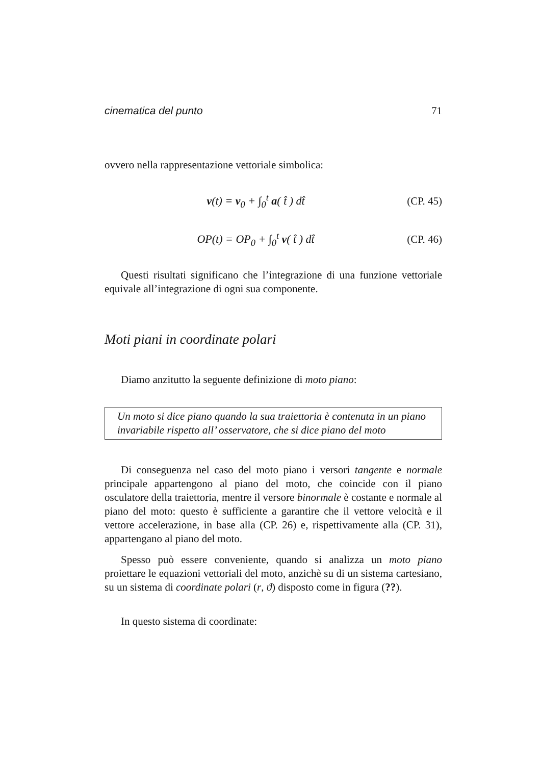cinematica del punto 71
ovvero nella rappresentazione vettoriale simbolica:
v(t) = v<sub>0</sub> + ∫<sub>0</sub><sup>t</sup> a( t̂ ) dt̂ (CP. 45)
OP(t) = OP<sub>0</sub> + ∫<sub>0</sub><sup>t</sup> v( t̂ ) dt̂ (CP. 46)
Questi risultati significano che l’integrazione di una funzione vettoriale equivale all’integrazione di ogni sua componente.
Moti piani in coordinate polari
Diamo anzitutto la seguente definizione di moto piano:
Un moto si dice piano quando la sua traiettoria è contenuta in un piano invariabile rispetto all’ osservatore, che si dice piano del moto
Di conseguenza nel caso del moto piano i versori tangente e normale principale appartengono al piano del moto, che coincide con il piano osculatore della traiettoria, mentre il versore binormale è costante e normale al piano del moto: questo è sufficiente a garantire che il vettore velocità e il vettore accelerazione, in base alla (CP. 26) e, rispettivamente alla (CP. 31), appartengano al piano del moto.
Spesso può essere conveniente, quando si analizza un moto piano proiettare le equazioni vettoriali del moto, anzichè su di un sistema cartesiano, su un sistema di coordinate polari (r, ϑ) disposto come in figura (??).
In questo sistema di coordinate: